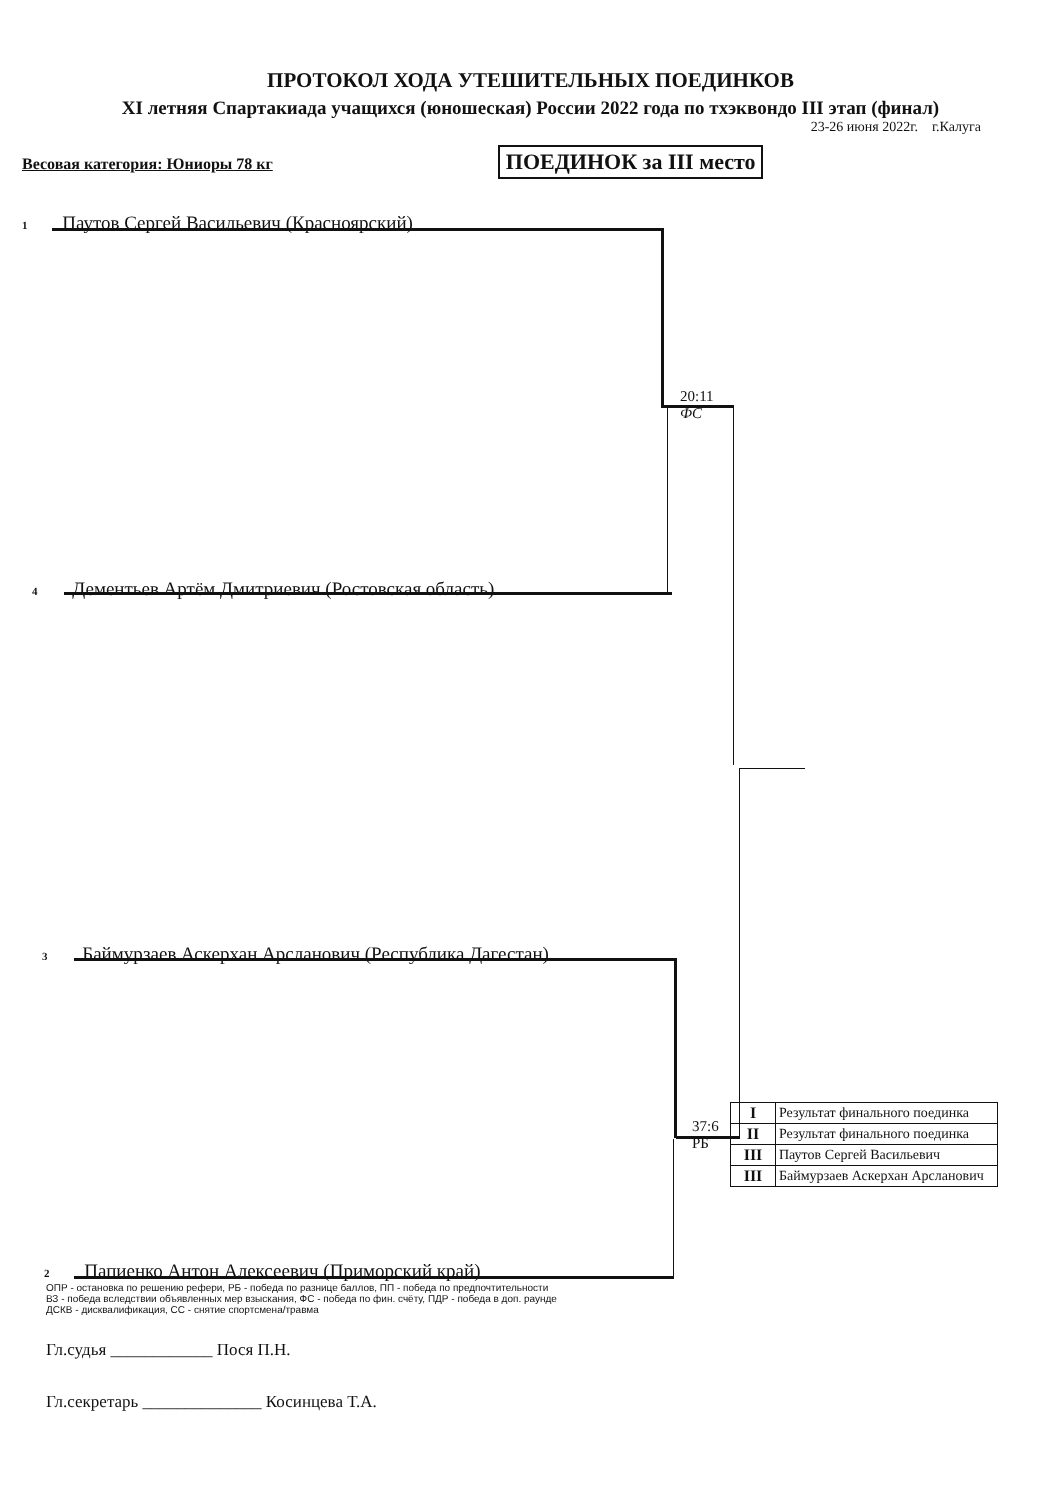ПРОТОКОЛ ХОДА УТЕШИТЕЛЬНЫХ ПОЕДИНКОВ
XI летняя Спартакиада учащихся (юношеская) России 2022 года по тхэквондо III этап (финал)
23-26 июня 2022г. г.Калуга
Весовая категория: Юниоры 78 кг ПОЕДИНОК за III место
1 Паутов Сергей Васильевич (Красноярский)
20:11
ФС
4 Дементьев Артём Дмитриевич (Ростовская область)
3 Баймурзаев Аскерхан Арсланович (Республика Дагестан)
37:6
РБ
2 Папиенко Антон Алексеевич (Приморский край)
| I | Результат финального поединка |
| II | Результат финального поединка |
| III | Паутов Сергей Васильевич |
| III | Баймурзаев Аскерхан Арсланович |
ОПР - остановка по решению рефери, РБ - победа по разнице баллов, ПП - победа по предпочтительности
ВЗ - победа вследствии объявленных мер взыскания, ФС - победа по фин. счёту, ПДР - победа в доп. раунде
ДСКВ - дисквалификация, СС - снятие спортсмена/травма
Гл.судья ____________ Пося П.Н.
Гл.секретарь ______________ Косинцева Т.А.